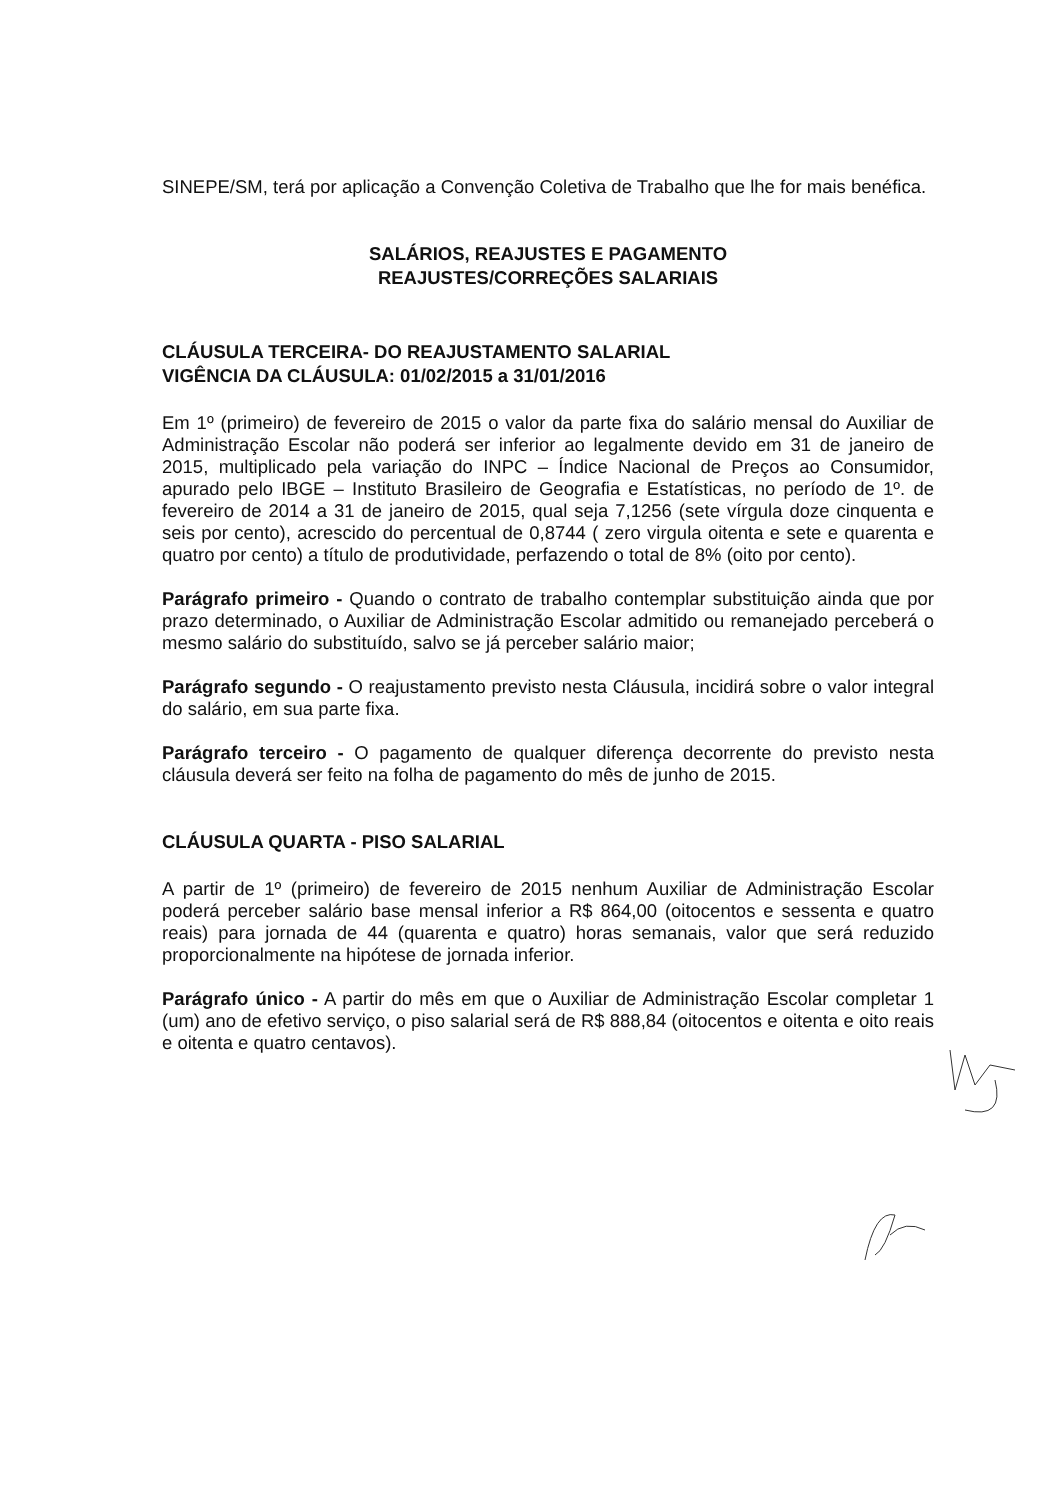SINEPE/SM, terá por aplicação a Convenção Coletiva de Trabalho que lhe for mais benéfica.
SALÁRIOS, REAJUSTES E PAGAMENTO
REAJUSTES/CORREÇÕES SALARIAIS
CLÁUSULA TERCEIRA- DO REAJUSTAMENTO SALARIAL
VIGÊNCIA DA CLÁUSULA: 01/02/2015 a 31/01/2016
Em 1º (primeiro) de fevereiro de 2015 o valor da parte fixa do salário mensal do Auxiliar de Administração Escolar não poderá ser inferior ao legalmente devido em 31 de janeiro de 2015, multiplicado pela variação do INPC – Índice Nacional de Preços ao Consumidor, apurado pelo IBGE – Instituto Brasileiro de Geografia e Estatísticas, no período de 1º. de fevereiro de 2014 a 31 de janeiro de 2015, qual seja 7,1256 (sete vírgula doze cinquenta e seis por cento), acrescido do percentual de 0,8744 ( zero virgula oitenta e sete e quarenta e quatro por cento) a título de produtividade, perfazendo o total de 8% (oito por cento).
Parágrafo primeiro - Quando o contrato de trabalho contemplar substituição ainda que por prazo determinado, o Auxiliar de Administração Escolar admitido ou remanejado perceberá o mesmo salário do substituído, salvo se já perceber salário maior;
Parágrafo segundo - O reajustamento previsto nesta Cláusula, incidirá sobre o valor integral do salário, em sua parte fixa.
Parágrafo terceiro - O pagamento de qualquer diferença decorrente do previsto nesta cláusula deverá ser feito na folha de pagamento do mês de junho de 2015.
CLÁUSULA QUARTA - PISO SALARIAL
A partir de 1º (primeiro) de fevereiro de 2015 nenhum Auxiliar de Administração Escolar poderá perceber salário base mensal inferior a R$ 864,00 (oitocentos e sessenta e quatro reais) para jornada de 44 (quarenta e quatro) horas semanais, valor que será reduzido proporcionalmente na hipótese de jornada inferior.
Parágrafo único - A partir do mês em que o Auxiliar de Administração Escolar completar 1 (um) ano de efetivo serviço, o piso salarial será de R$ 888,84 (oitocentos e oitenta e oito reais e oitenta e quatro centavos).